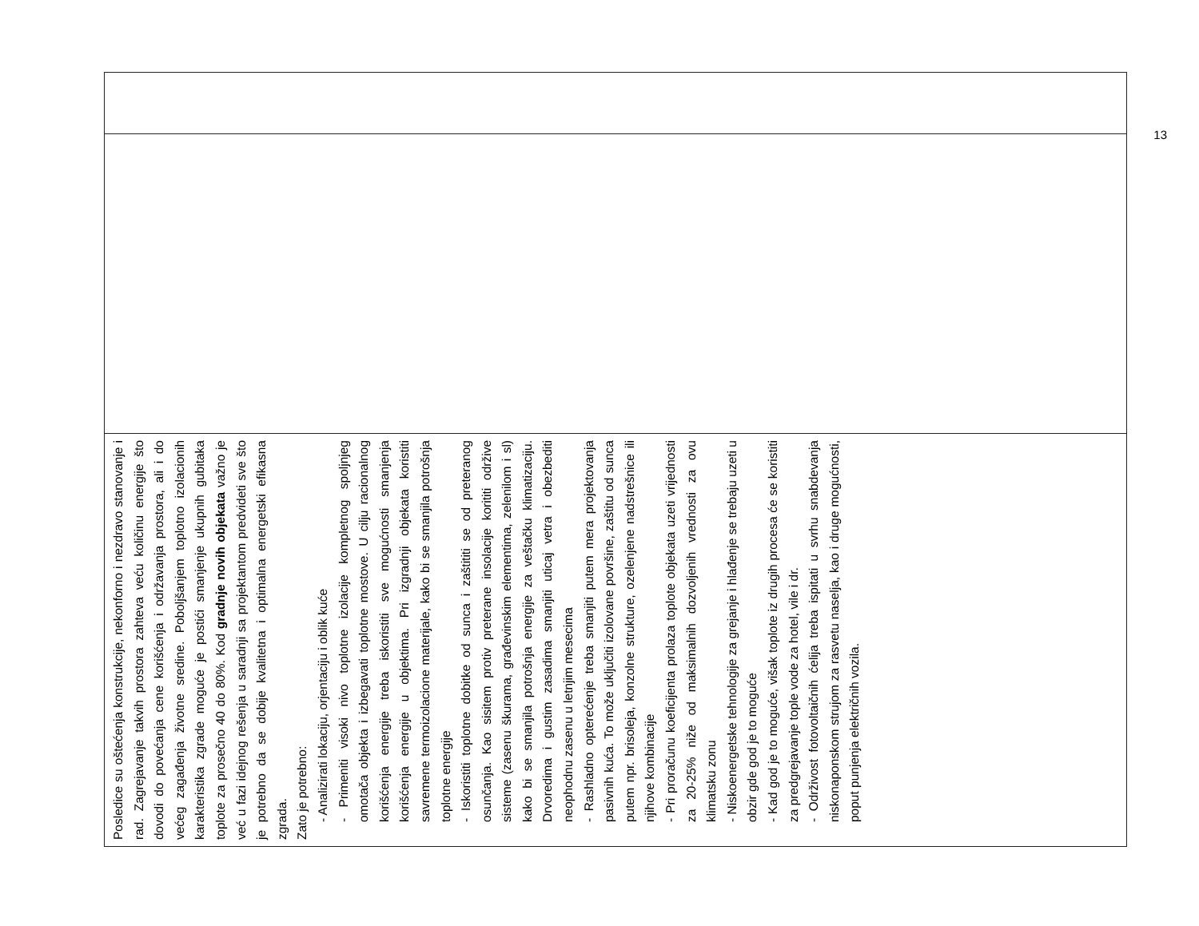| Posledice su oštećenja konstrukcije, nekonforno i nezdravo stanovanje i rad. Zagrejavanje takvih prostora zahteva veću količinu energije što dovodi do povećanja cene korišćenja i održavanja prostora, ali i do većeg zagađenja životne sredine. Poboljšanjem toplotno izolacionih karakteristika zgrade moguće je postići smanjenje ukupnih gubitaka toplote za prosečno 40 do 80%. Kod gradnje novih objekata važno je već u fazi idejnog rešenja u saradnji sa projektantom predvideti sve što je potrebno da se dobije kvalitetna i optimalna energetski efikasna zgrada. Zato je potrebno: - Analizirati lokaciju, orjentaciju i oblik kuće - Primeniti visoki nivo toplotne izolacije kompletnog spoljnjeg omotača objekta i izbegavati toplotne mostove. U cilju racionalnog korišćenja energije treba iskoristiti sve mogućnosti smanjenja korišćenja energije u objektima. Pri izgradnji objekata koristiti savremene termoizolacione materijale, kako bi se smanjila potrošnja toplotne energije - Iskoristiti toplotne dobitke od sunca i zaštititi se od preteranog osunčanja. Kao sisitem protiv preterane insolacije korititi održive sisteme (zasenu škurama, građevinskim elementima, zelenilom i sl) kako bi se smanjila potrošnja energije za veštačku klimatizaciju. Drvoredima i gustim zasadima smanjiti uticaj vetra i obezbediti neophodnu zasenu u letnjim mesecima - Rashladno opterećenje treba smanjiti putem mera projektovanja pasivnih kuća. To može uključiti izolovane površine, zaštitu od sunca putem npr. brisoleja, konzolne strukture, ozelenjene nadstrešnice ili njihove kombinacije - Pri proračunu koeficijenta prolaza toplote objekata uzeti vrijednosti za 20-25% niže od maksimalnih dozvoljenih vrednosti za ovu klimatsku zonu - Niskoenergetske tehnologije za grejanje i hlađenje se trebaju uzeti u obzir gde god je to moguće - Kad god je to moguće, višak toplote iz drugih procesa će se koristiti za predgrejavanje tople vode za hotel, vile i dr. - Održivost fotovoltaičnih ćelija treba ispitati u svrhu snabdevanja niskonaponskom strujom za rasvetu naselja, kao i druge mogućnosti, poput punjenja električnih vozila. | | |
13